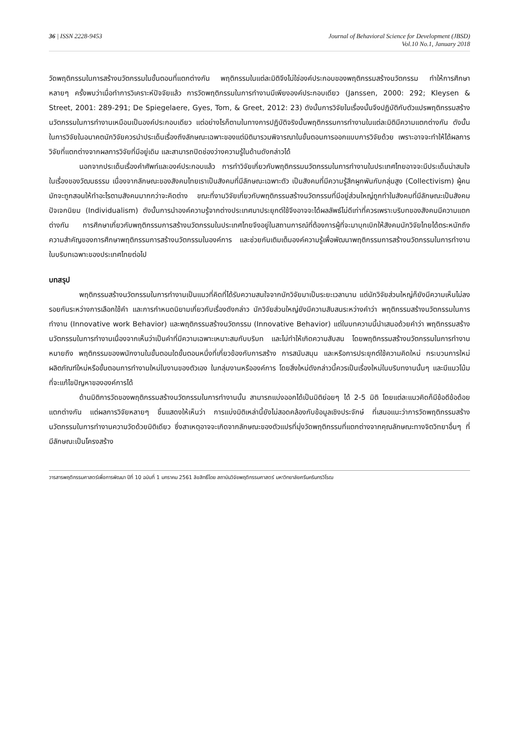36 | ISSN 2228-9453 Journal of Behavioral Science for Development (JBSD)
Vol.10 No.1, January 2018
วัดพฤติกรรมในการสร้างนวัตกรรมในขั้นตอนที่แตกต่างกัน พฤติกรรมในแต่ละมิติจึงไม่ใช่องค์ประกอบของพฤติกรรมสร้างนวัตกรรม ทำให้การศึกษาหลายๆ ครั้งพบว่าเมื่อทำการวิเคราะห์ปัจจัยแล้ว การวัดพฤติกรรมในการทำงานมีเพียงองค์ประกอบเดียว (Janssen, 2000: 292; Kleysen & Street, 2001: 289-291; De Spiegelaere, Gyes, Tom, & Greet, 2012: 23) ดังนั้นการวิจัยในเรื่องนั้นจึงปฏิบัติกับตัวแปรพฤติกรรมสร้างนวัตกรรมในการทำงานเหมือนเป็นองค์ประกอบเดียว แต่อย่างไรก็ตามในทางการปฏิบัติจริงนั้นพฤติกรรมการทำงานในแต่ละมิติมีความแตกต่างกัน ดังนั้นในการวิจัยในอนาคตนักวิจัยควรนำประเด็นเรื่องถึงลักษณะเฉพาะของแต่มิติมารวมพิจารณาในขั้นตอนการออกแบบการวิจัยด้วย เพราะอาจจะทำให้ได้ผลการวิจัยที่แตกต่างจากผลการวิจัยที่มีอยู่เดิม และสามารถปิดช่องว่างความรู้ในด้านดังกล่าวได้
นอกจากประเด็นเรื่องคำศัพท์และองค์ประกอบแล้ว การทำวิจัยเกี่ยวกับพฤติกรรมนวัตกรรมในการทำงานในประเทศไทยอาจจะมีประเด็นน่าสนใจในเรื่องของวัฒนธรรม เนื่องจากลักษณะของสังคมไทยเราเป็นสังคมที่มีลักษณะเฉพาะตัว เป็นสังคมที่มีความรู้สึกผูกพันกับกลุ่มสูง (Collectivism) ผู้คนมักจะถูกสอนให้ทำอะไรตามสังคมมากกว่าจะคิดต่าง ขณะที่งานวิจัยเกี่ยวกับพฤติกรรมสร้างนวัตกรรมที่มีอยู่ส่วนใหญ่ถูกทำในสังคมที่มีลักษณะเป็นสังคมปัจเจกนิยม (Individualism) ดังนั้นการนำองค์ความรู้จากต่างประเทศมาประยุกต์ใช้จึงอาจจะได้ผลลัพธ์ไม่ดีเท่าที่ควรเพราะบริบทของสังคมมีความแตกต่างกัน การศึกษาเกี่ยวกับพฤติกรรมการสร้างนวัตกรรมในประเทศไทยจึงอยู่ในสถานการณ์ที่ต้องการผู้ที่จะมาบุกเบิกให้สังคมนักวิจัยไทยได้ตระหนักถึงความสำคัญของการศึกษาพฤติกรรมการสร้างนวัตกรรมในองค์การ และช่วยกันเติมเต็มองค์ความรู้เพื่อพัฒนาพฤติกรรมการสร้างนวัตกรรมในการทำงานในบริบทเฉพาะของประเทศไทยต่อไป
บทสรุป
พฤติกรรมสร้างนวัตกรรมในการทำงานเป็นแนวที่คิดที่ได้รับความสนใจจากนักวิจัยมาเป็นระยะเวลานาน แต่นักวิจัยส่วนใหญ่ก็ยังมีความเห็นไม่ลงรอยกันระหว่างการเลือกใช้คำ และการกำหนดนิยามเกี่ยวกับเรื่องดังกล่าว นักวิจัยส่วนใหญ่ยังมีความสับสนระหว่างคำว่า พฤติกรรมสร้างนวัตกรรมในการทำงาน (Innovative work Behavior) และพฤติกรรมสร้างนวัตกรรม (Innovative Behavior) แต่ในบทความนี้นำเสนอด้วยคำว่า พฤติกรรมสร้างนวัตกรรมในการทำงานเนื่องจากเห็นว่าเป็นคำที่มีความเฉพาะเหมาะสมกับบริบท และไม่ทำให้เกิดความสับสน โดยพฤติกรรมสร้างนวัตกรรมในการทำงาน หมายถึง พฤติกรรมของพนักงานในขั้นตอนใดขั้นตอนหนึ่งที่เกี่ยวข้องกับการสร้าง การสนับสนุน และหรือการประยุกต์ใช้ความคิดใหม่ กระบวนการใหม่ ผลิตภัณฑ์ใหม่หรือขั้นตอนการทำงานใหม่ในงานของตัวเอง ในกลุ่มงานหรือองค์การ โดยสิ่งใหม่ดังกล่าวนี้ควรเป็นเรื่องใหม่ในบริบทงานนั้นๆ และมีแนวโน้มที่จะแก้ไขปัญหาขององค์การได้
ด้านมิติการวัดของพฤติกรรมสร้างนวัตกรรมในการทำงานนั้น สามารถแบ่งออกได้เป็นมิติย่อยๆ ได้ 2-5 มิติ โดยแต่ละแนวคิดก็มีข้อดีข้อด้อยแตกต่างกัน แต่ผลการวิจัยหลายๆ ชิ้นแสดงให้เห็นว่า การแบ่งมิติเหล่านี้ยังไม่สอดคล้องกับข้อมูลเชิงประจักษ์ ที่เสนอแนะว่าการวัดพฤติกรรมสร้างนวัตกรรมในการทำงานความวัดด้วยมิติเดียว ซึ่งสาเหตุอาจจะเกิดจากลักษณะของตัวแปรที่มุ่งวัดพฤติกรรมที่แตกต่างจากคุณลักษณะทางจิตวิทยาอื่นๆ ที่มีลักษณะเป็นโครงสร้าง
วารสารพฤติกรรมศาสตร์เพื่อการพัฒนา ปีที่ 10 ฉบับที่ 1 มกราคม 2561 ลิขสิทธิ์โดย สถาบันวิจัยพฤติกรรมศาสตร์ มหาวิทยาลัยศรีนครินทรวิโรฒ